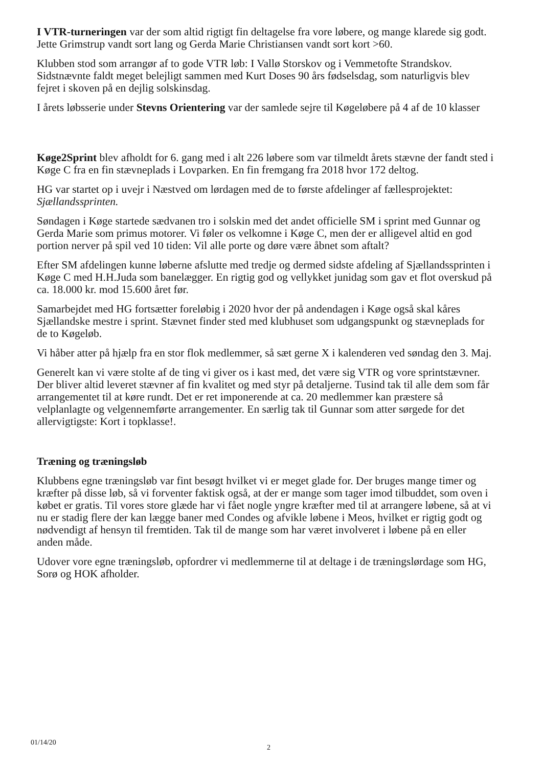I VTR-turneringen var der som altid rigtigt fin deltagelse fra vore løbere, og mange klarede sig godt. Jette Grimstrup vandt sort lang og Gerda Marie Christiansen vandt sort kort >60.
Klubben stod som arrangør af to gode VTR løb: I Vallø Storskov og i Vemmetofte Strandskov. Sidstnævnte faldt meget belejligt sammen med Kurt Doses 90 års fødselsdag, som naturligvis blev fejret i skoven på en dejlig solskinsdag.
I årets løbsserie under Stevns Orientering var der samlede sejre til Køgeløbere på 4 af de 10 klasser
Køge2Sprint blev afholdt for 6. gang med i alt 226 løbere som var tilmeldt årets stævne der fandt sted i Køge C fra en fin stævneplads i Lovparken. En fin fremgang fra 2018 hvor 172 deltog.
HG var startet op i uvejr i Næstved om lørdagen med de to første afdelinger af fællesprojektet: Sjællandssprinten.
Søndagen i Køge startede sædvanen tro i solskin med det andet officielle SM i sprint med Gunnar og Gerda Marie som primus motorer. Vi føler os velkomne i Køge C, men der er alligevel altid en god portion nerver på spil ved 10 tiden: Vil alle porte og døre være åbnet som aftalt?
Efter SM afdelingen kunne løberne afslutte med tredje og dermed sidste afdeling af Sjællandssprinten i Køge C med H.H.Juda som banelægger. En rigtig god og vellykket junidag som gav et flot overskud på ca. 18.000 kr. mod 15.600 året før.
Samarbejdet med HG fortsætter foreløbig i 2020 hvor der på andendagen i Køge også skal kåres Sjællandske mestre i sprint. Stævnet finder sted med klubhuset som udgangspunkt og stævneplads for de to Køgeløb.
Vi håber atter på hjælp fra en stor flok medlemmer, så sæt gerne X i kalenderen ved søndag den 3. Maj.
Generelt kan vi være stolte af de ting vi giver os i kast med, det være sig VTR og vore sprintstævner. Der bliver altid leveret stævner af fin kvalitet og med styr på detaljerne. Tusind tak til alle dem som får arrangementet til at køre rundt. Det er ret imponerende at ca. 20 medlemmer kan præstere så velplanlagte og velgennemførte arrangementer. En særlig tak til Gunnar som atter sørgede for det allervigtigste: Kort i topklasse!.
Træning og træningsløb
Klubbens egne træningsløb var fint besøgt hvilket vi er meget glade for. Der bruges mange timer og kræfter på disse løb, så vi forventer faktisk også, at der er mange som tager imod tilbuddet, som oven i købet er gratis. Til vores store glæde har vi fået nogle yngre kræfter med til at arrangere løbene, så at vi nu er stadig flere der kan lægge baner med Condes og afvikle løbene i Meos, hvilket er rigtig godt og nødvendigt af hensyn til fremtiden. Tak til de mange som har været involveret i løbene på en eller anden måde.
Udover vore egne træningsløb, opfordrer vi medlemmerne til at deltage i de træningslørdage som HG, Sorø og HOK afholder.
01/14/20
2